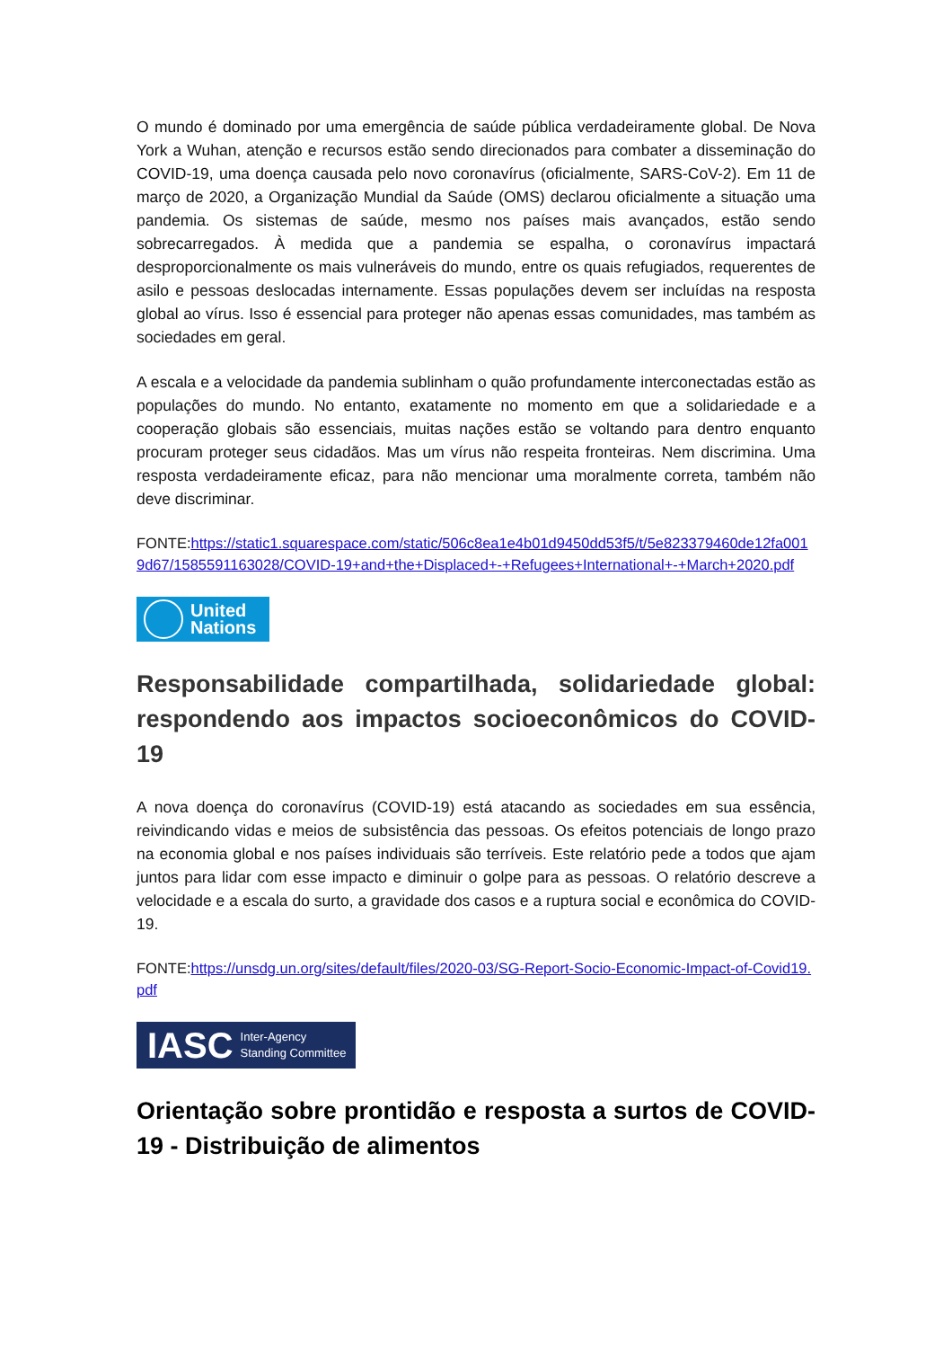O mundo é dominado por uma emergência de saúde pública verdadeiramente global. De Nova York a Wuhan, atenção e recursos estão sendo direcionados para combater a disseminação do COVID-19, uma doença causada pelo novo coronavírus (oficialmente, SARS-CoV-2). Em 11 de março de 2020, a Organização Mundial da Saúde (OMS) declarou oficialmente a situação uma pandemia. Os sistemas de saúde, mesmo nos países mais avançados, estão sendo sobrecarregados. À medida que a pandemia se espalha, o coronavírus impactará desproporcionalmente os mais vulneráveis do mundo, entre os quais refugiados, requerentes de asilo e pessoas deslocadas internamente. Essas populações devem ser incluídas na resposta global ao vírus. Isso é essencial para proteger não apenas essas comunidades, mas também as sociedades em geral.
A escala e a velocidade da pandemia sublinham o quão profundamente interconectadas estão as populações do mundo. No entanto, exatamente no momento em que a solidariedade e a cooperação globais são essenciais, muitas nações estão se voltando para dentro enquanto procuram proteger seus cidadãos. Mas um vírus não respeita fronteiras. Nem discrimina. Uma resposta verdadeiramente eficaz, para não mencionar uma moralmente correta, também não deve discriminar.
FONTE:https://static1.squarespace.com/static/506c8ea1e4b01d9450dd53f5/t/5e823379460de12fa0019d67/1585591163028/COVID-19+and+the+Displaced+-+Refugees+International+-+March+2020.pdf
United
Nations
Responsabilidade compartilhada, solidariedade global: respondendo aos impactos socioeconômicos do COVID-19
A nova doença do coronavírus (COVID-19) está atacando as sociedades em sua essência, reivindicando vidas e meios de subsistência das pessoas. Os efeitos potenciais de longo prazo na economia global e nos países individuais são terríveis. Este relatório pede a todos que ajam juntos para lidar com esse impacto e diminuir o golpe para as pessoas. O relatório descreve a velocidade e a escala do surto, a gravidade dos casos e a ruptura social e econômica do COVID-19.
FONTE:https://unsdg.un.org/sites/default/files/2020-03/SG-Report-Socio-Economic-Impact-of-Covid19.pdf
IASC Inter-Agency
Standing Committee
Orientação sobre prontidão e resposta a surtos de COVID-19 - Distribuição de alimentos